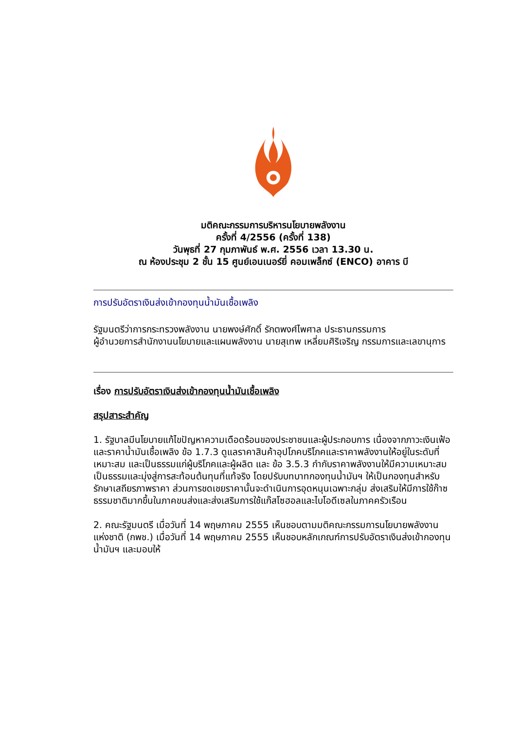มติคณะกรรมการบริหารนโยบายพลังงาน
ครั้งที่ 4/2556 (ครั้งที่ 138)
วันพุธที่ 27 กุมภาพันธ์ พ.ศ. 2556 เวลา 13.30 น.
ณ ห้องประชุม 2 ชั้น 15 ศูนย์เอนเนอร์ยี่ คอมเพล็กซ์ (ENCO) อาคาร บี
การปรับอัตราเงินส่งเข้ากองทุนน้ำมันเชื้อเพลิง
รัฐมนตรีว่าการกระทรวงพลังงาน นายพงษ์ศักดิ์ รักตพงศ์ไพศาล ประธานกรรมการ
ผู้อำนวยการสำนักงานนโยบายและแผนพลังงาน นายสุเทพ เหลี่ยมศิริเจริญ กรรมการและเลขานุการ
เรื่อง การปรับอัตราเงินส่งเข้ากองทุนน้ำมันเชื้อเพลิง
สรุปสาระสำคัญ
1. รัฐบาลมีนโยบายแก้ไขปัญหาความเดือดร้อนของประชาชนและผู้ประกอบการ เนื่องจากภาวะเงินเฟ้อ และราคาน้ำมันเชื้อเพลิง ข้อ 1.7.3 ดูแลราคาสินค้าอุปโภคบริโภคและราคาพลังงานให้อยู่ในระดับที่เหมาะสม และเป็นธรรมแก่ผู้บริโภคและผู้ผลิต และ ข้อ 3.5.3 กำกับราคาพลังงานให้มีความเหมาะสม เป็นธรรมและมุ่งสู่การสะท้อนต้นทุนที่แท้จริง โดยปรับบทบาทกองทุนน้ำมันฯ ให้เป็นกองทุนสำหรับรักษาเสถียรภาพราคา ส่วนการชดเชยราคานั้นจะดำเนินการอุดหนุนเฉพาะกลุ่ม ส่งเสริมให้มีการใช้ก๊าซธรรมชาติมากขึ้นในภาคขนส่งและส่งเสริมการใช้แก๊สโซฮอลและไบโอดีเซลในภาคครัวเรือน
2. คณะรัฐมนตรี เมื่อวันที่ 14 พฤษภาคม 2555 เห็นชอบตามมติคณะกรรมการนโยบายพลังงานแห่งชาติ (กพช.) เมื่อวันที่ 14 พฤษภาคม 2555 เห็นชอบหลักเกณฑ์การปรับอัตราเงินส่งเข้ากองทุนน้ำมันฯ และมอบให้